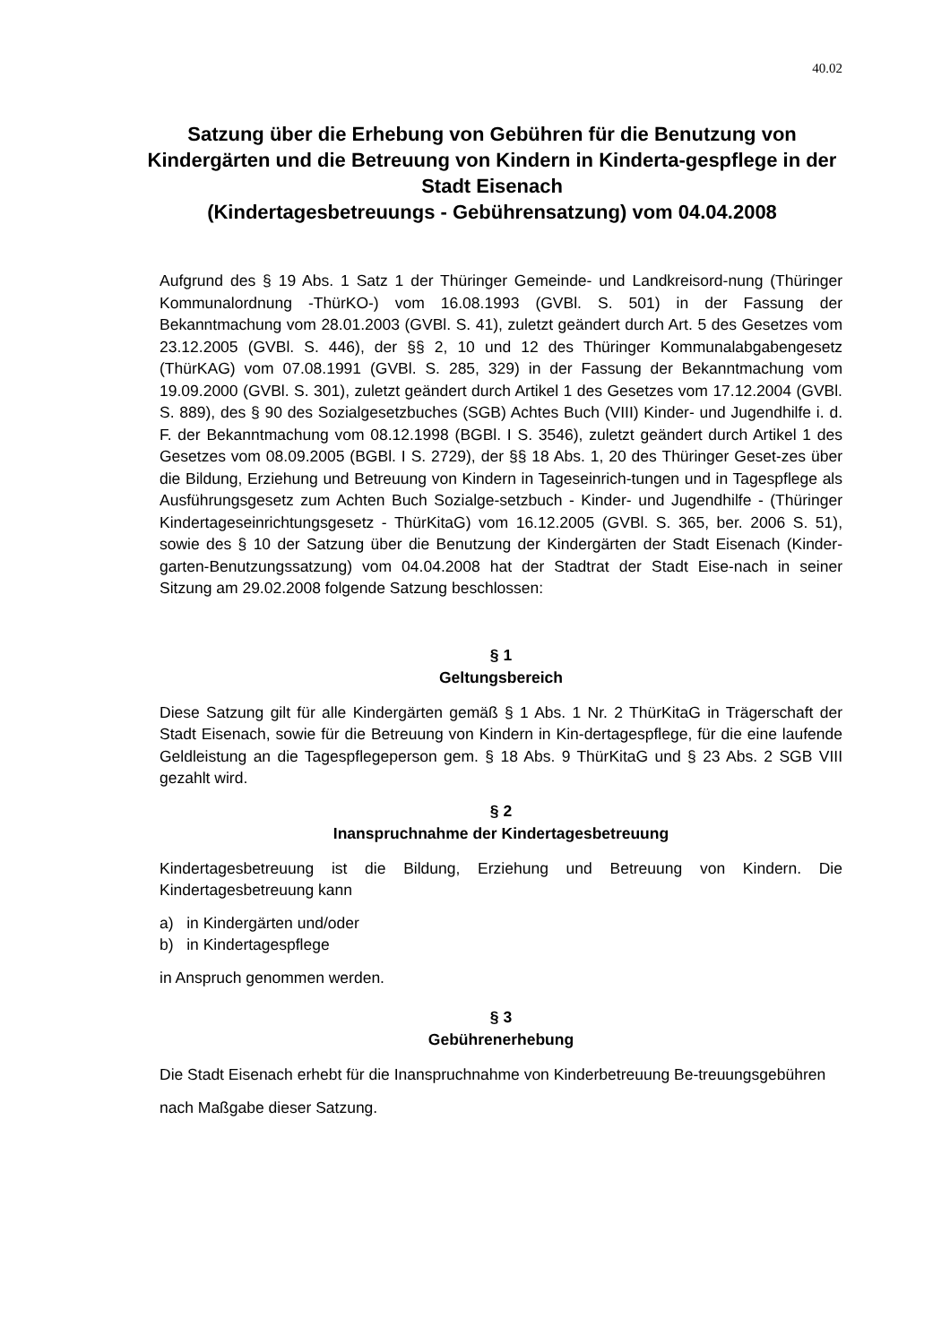40.02
Satzung über die Erhebung von Gebühren für die Benutzung von Kindergärten und die Betreuung von Kindern in Kinderta-gespflege in der Stadt Eisenach
(Kindertagesbetreuungs - Gebührensatzung) vom 04.04.2008
Aufgrund des § 19 Abs. 1 Satz 1 der Thüringer Gemeinde- und Landkreisord-nung (Thüringer Kommunalordnung -ThürKO-) vom 16.08.1993 (GVBl. S. 501) in der Fassung der Bekanntmachung vom 28.01.2003 (GVBl. S. 41), zuletzt geändert durch Art. 5 des Gesetzes vom 23.12.2005 (GVBl. S. 446), der §§ 2, 10 und 12 des Thüringer Kommunalabgabengesetz (ThürKAG) vom 07.08.1991 (GVBl. S. 285, 329) in der Fassung der Bekanntmachung vom 19.09.2000 (GVBl. S. 301), zuletzt geändert durch Artikel 1 des Gesetzes vom 17.12.2004 (GVBl. S. 889), des § 90 des Sozialgesetzbuches (SGB) Achtes Buch (VIII) Kinder- und Jugendhilfe i. d. F. der Bekanntmachung vom 08.12.1998 (BGBl. I S. 3546), zuletzt geändert durch Artikel 1 des Gesetzes vom 08.09.2005 (BGBl. I S. 2729), der §§ 18 Abs. 1, 20 des Thüringer Geset-zes über die Bildung, Erziehung und Betreuung von Kindern in Tageseinrich-tungen und in Tagespflege als Ausführungsgesetz zum Achten Buch Sozialge-setzbuch - Kinder- und Jugendhilfe - (Thüringer Kindertageseinrichtungsgesetz - ThürKitaG) vom 16.12.2005 (GVBl. S. 365, ber. 2006 S. 51), sowie des § 10 der Satzung über die Benutzung der Kindergärten der Stadt Eisenach (Kinder-garten-Benutzungssatzung) vom 04.04.2008 hat der Stadtrat der Stadt Eise-nach in seiner Sitzung am 29.02.2008 folgende Satzung beschlossen:
§ 1
Geltungsbereich
Diese Satzung gilt für alle Kindergärten gemäß § 1 Abs. 1 Nr. 2 ThürKitaG in Trägerschaft der Stadt Eisenach, sowie für die Betreuung von Kindern in Kin-dertagespflege, für die eine laufende Geldleistung an die Tagespflegeperson gem. § 18 Abs. 9 ThürKitaG und § 23 Abs. 2 SGB VIII gezahlt wird.
§ 2
Inanspruchnahme der Kindertagesbetreuung
Kindertagesbetreuung ist die Bildung, Erziehung und Betreuung von Kindern. Die Kindertagesbetreuung kann
a) in Kindergärten und/oder
b) in Kindertagespflege
in Anspruch genommen werden.
§ 3
Gebührenerhebung
Die Stadt Eisenach erhebt für die Inanspruchnahme von Kinderbetreuung Be-treuungsgebühren
nach Maßgabe dieser Satzung.